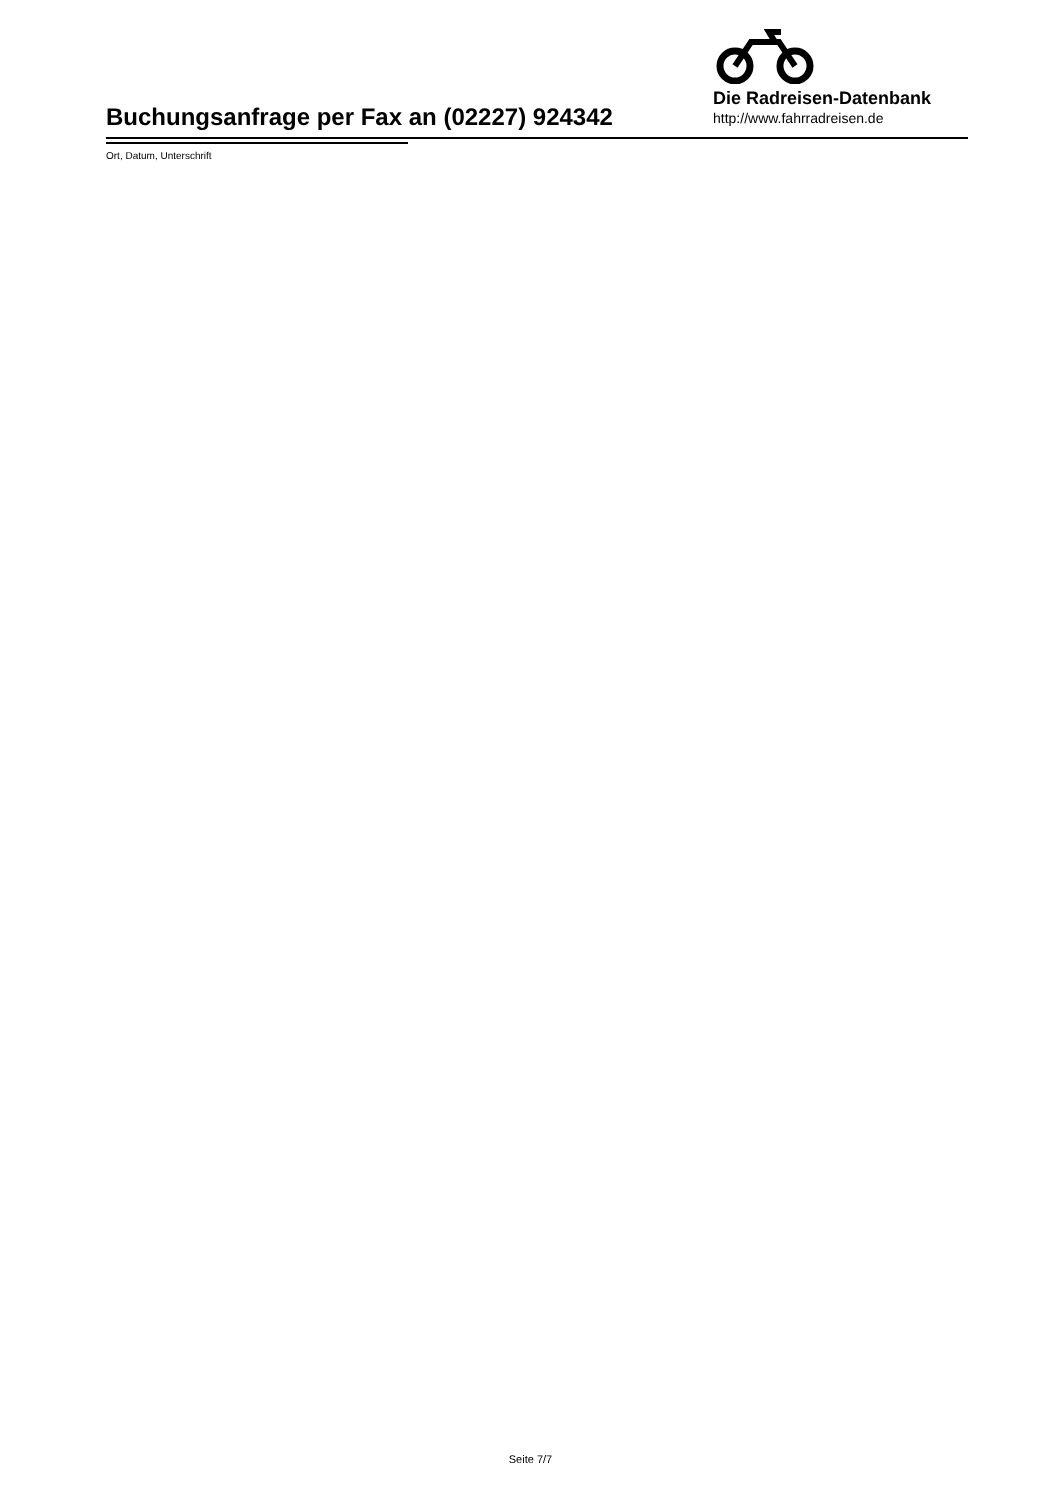Buchungsanfrage per Fax an (02227) 924342
Die Radreisen-Datenbank
http://www.fahrradreisen.de
Ort, Datum, Unterschrift
Seite 7/7